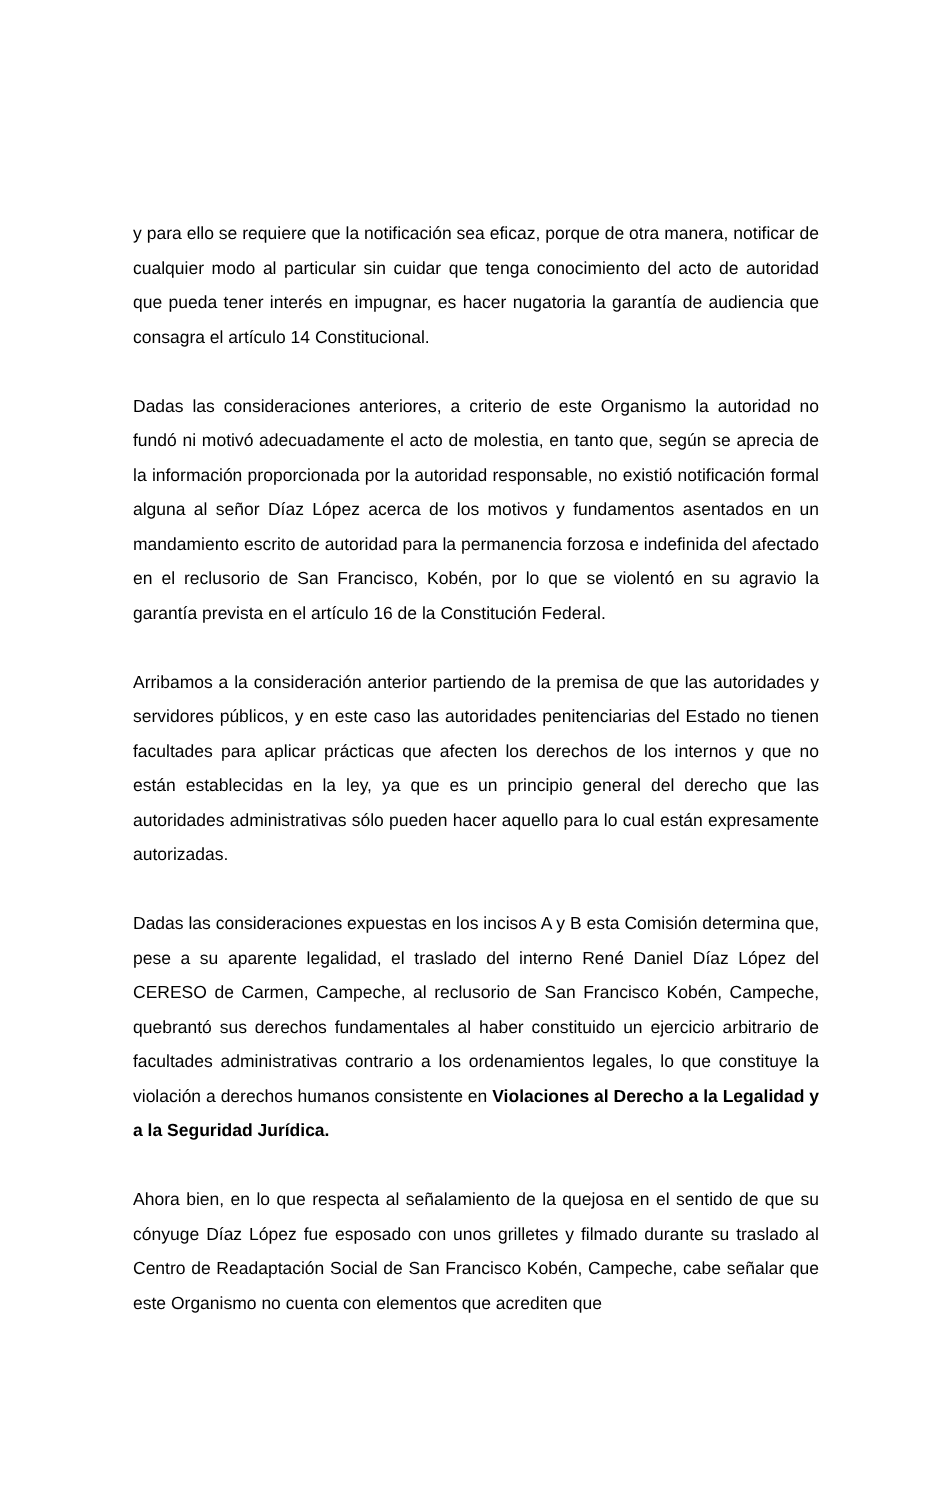y para ello se requiere que la notificación sea eficaz, porque de otra manera, notificar de cualquier modo al particular sin cuidar que tenga conocimiento del acto de autoridad que pueda tener interés en impugnar, es hacer nugatoria la garantía de audiencia que consagra el artículo 14 Constitucional.
Dadas las consideraciones anteriores, a criterio de este Organismo la autoridad no fundó ni motivó adecuadamente el acto de molestia, en tanto que, según se aprecia de la información proporcionada por la autoridad responsable, no existió notificación formal alguna al señor Díaz López acerca de los motivos y fundamentos asentados en un mandamiento escrito de autoridad para la permanencia forzosa e indefinida del afectado en el reclusorio de San Francisco, Kobén, por lo que se violentó en su agravio la garantía prevista en el artículo 16 de la Constitución Federal.
Arribamos a la consideración anterior partiendo de la premisa de que las autoridades y servidores públicos, y en este caso las autoridades penitenciarias del Estado no tienen facultades para aplicar prácticas que afecten los derechos de los internos y que no están establecidas en la ley, ya que es un principio general del derecho que las autoridades administrativas sólo pueden hacer aquello para lo cual están expresamente autorizadas.
Dadas las consideraciones expuestas en los incisos A y B esta Comisión determina que, pese a su aparente legalidad, el traslado del interno René Daniel Díaz López del CERESO de Carmen, Campeche, al reclusorio de San Francisco Kobén, Campeche, quebrantó sus derechos fundamentales al haber constituido un ejercicio arbitrario de facultades administrativas contrario a los ordenamientos legales, lo que constituye la violación a derechos humanos consistente en Violaciones al Derecho a la Legalidad y a la Seguridad Jurídica.
Ahora bien, en lo que respecta al señalamiento de la quejosa en el sentido de que su cónyuge Díaz López fue esposado con unos grilletes y filmado durante su traslado al Centro de Readaptación Social de San Francisco Kobén, Campeche, cabe señalar que este Organismo no cuenta con elementos que acrediten que